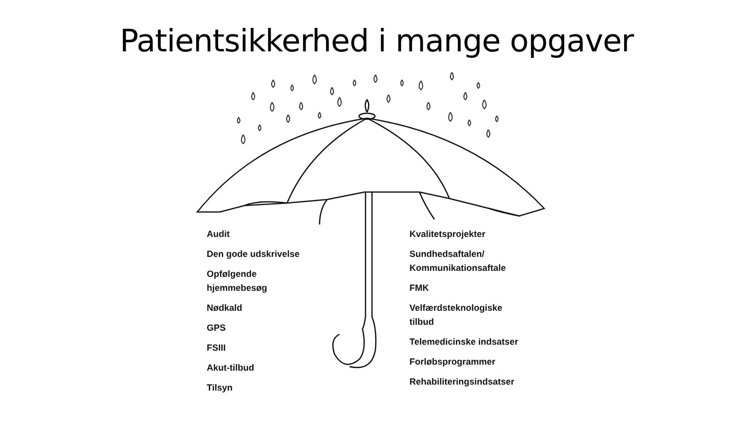Patientsikkerhed i mange opgaver
Audit
Den gode udskrivelse
Opfølgende
hjemmebesøg
Nødkald
GPS
FSIII
Akut-tilbud
Tilsyn
Kvalitetsprojekter
Sundhedsaftalen/
Kommunikationsaftale
FMK
Velfærdsteknologiske
tilbud
Telemedicinske indsatser
Forløbsprogrammer
Rehabiliteringsindsatser